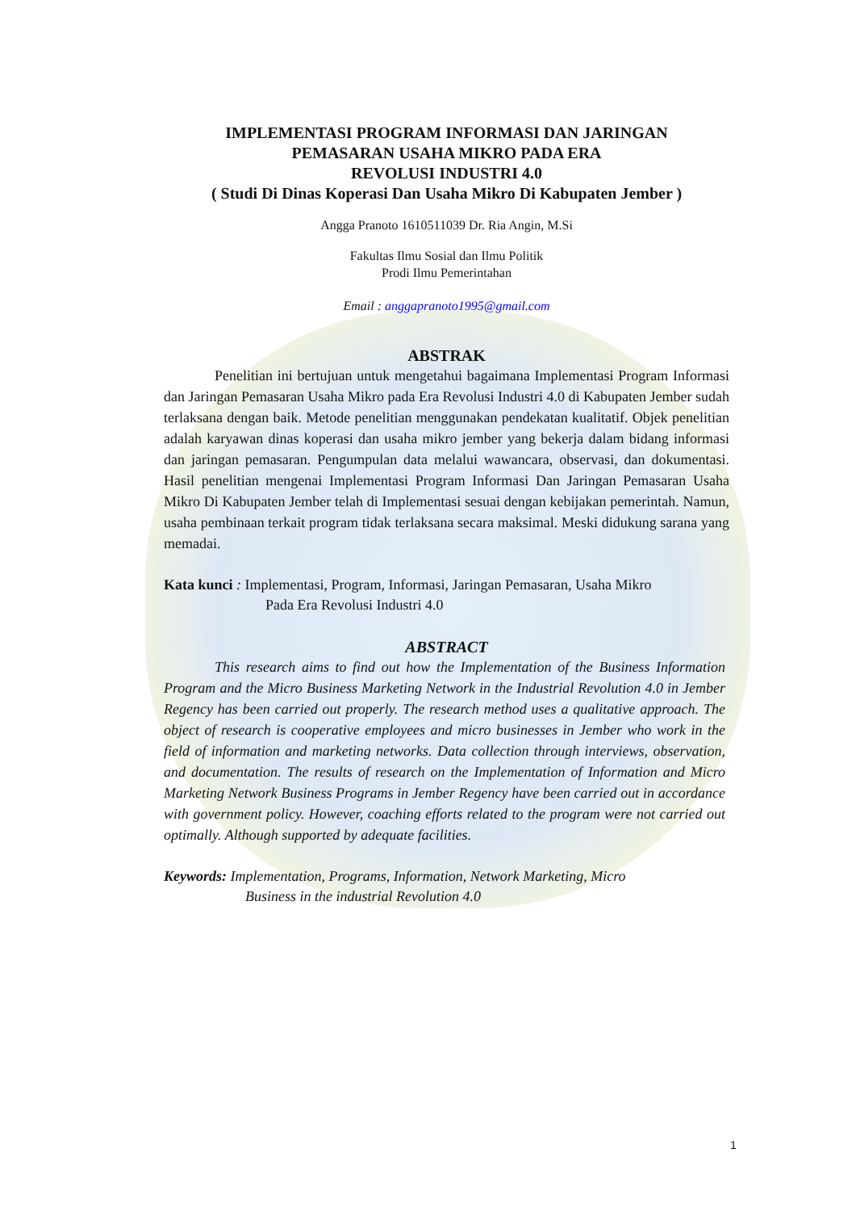IMPLEMENTASI PROGRAM INFORMASI DAN JARINGAN
PEMASARAN USAHA MIKRO PADA ERA
REVOLUSI INDUSTRI 4.0
( Studi Di Dinas Koperasi Dan Usaha Mikro Di Kabupaten Jember )
Angga Pranoto 1610511039 Dr. Ria Angin, M.Si
Fakultas Ilmu Sosial dan Ilmu Politik
Prodi Ilmu Pemerintahan
Email : anggapranoto1995@gmail.com
ABSTRAK
Penelitian ini bertujuan untuk mengetahui bagaimana Implementasi Program Informasi dan Jaringan Pemasaran Usaha Mikro pada Era Revolusi Industri 4.0 di Kabupaten Jember sudah terlaksana dengan baik. Metode penelitian menggunakan pendekatan kualitatif. Objek penelitian adalah karyawan dinas koperasi dan usaha mikro jember yang bekerja dalam bidang informasi dan jaringan pemasaran. Pengumpulan data melalui wawancara, observasi, dan dokumentasi. Hasil penelitian mengenai Implementasi Program Informasi Dan Jaringan Pemasaran Usaha Mikro Di Kabupaten Jember telah di Implementasi sesuai dengan kebijakan pemerintah. Namun, usaha pembinaan terkait program tidak terlaksana secara maksimal. Meski didukung sarana yang memadai.
Kata kunci : Implementasi, Program, Informasi, Jaringan Pemasaran, Usaha Mikro
Pada Era Revolusi Industri 4.0
ABSTRACT
This research aims to find out how the Implementation of the Business Information Program and the Micro Business Marketing Network in the Industrial Revolution 4.0 in Jember Regency has been carried out properly. The research method uses a qualitative approach. The object of research is cooperative employees and micro businesses in Jember who work in the field of information and marketing networks. Data collection through interviews, observation, and documentation. The results of research on the Implementation of Information and Micro Marketing Network Business Programs in Jember Regency have been carried out in accordance with government policy. However, coaching efforts related to the program were not carried out optimally. Although supported by adequate facilities.
Keywords: Implementation, Programs, Information, Network Marketing, Micro
Business in the industrial Revolution 4.0
1